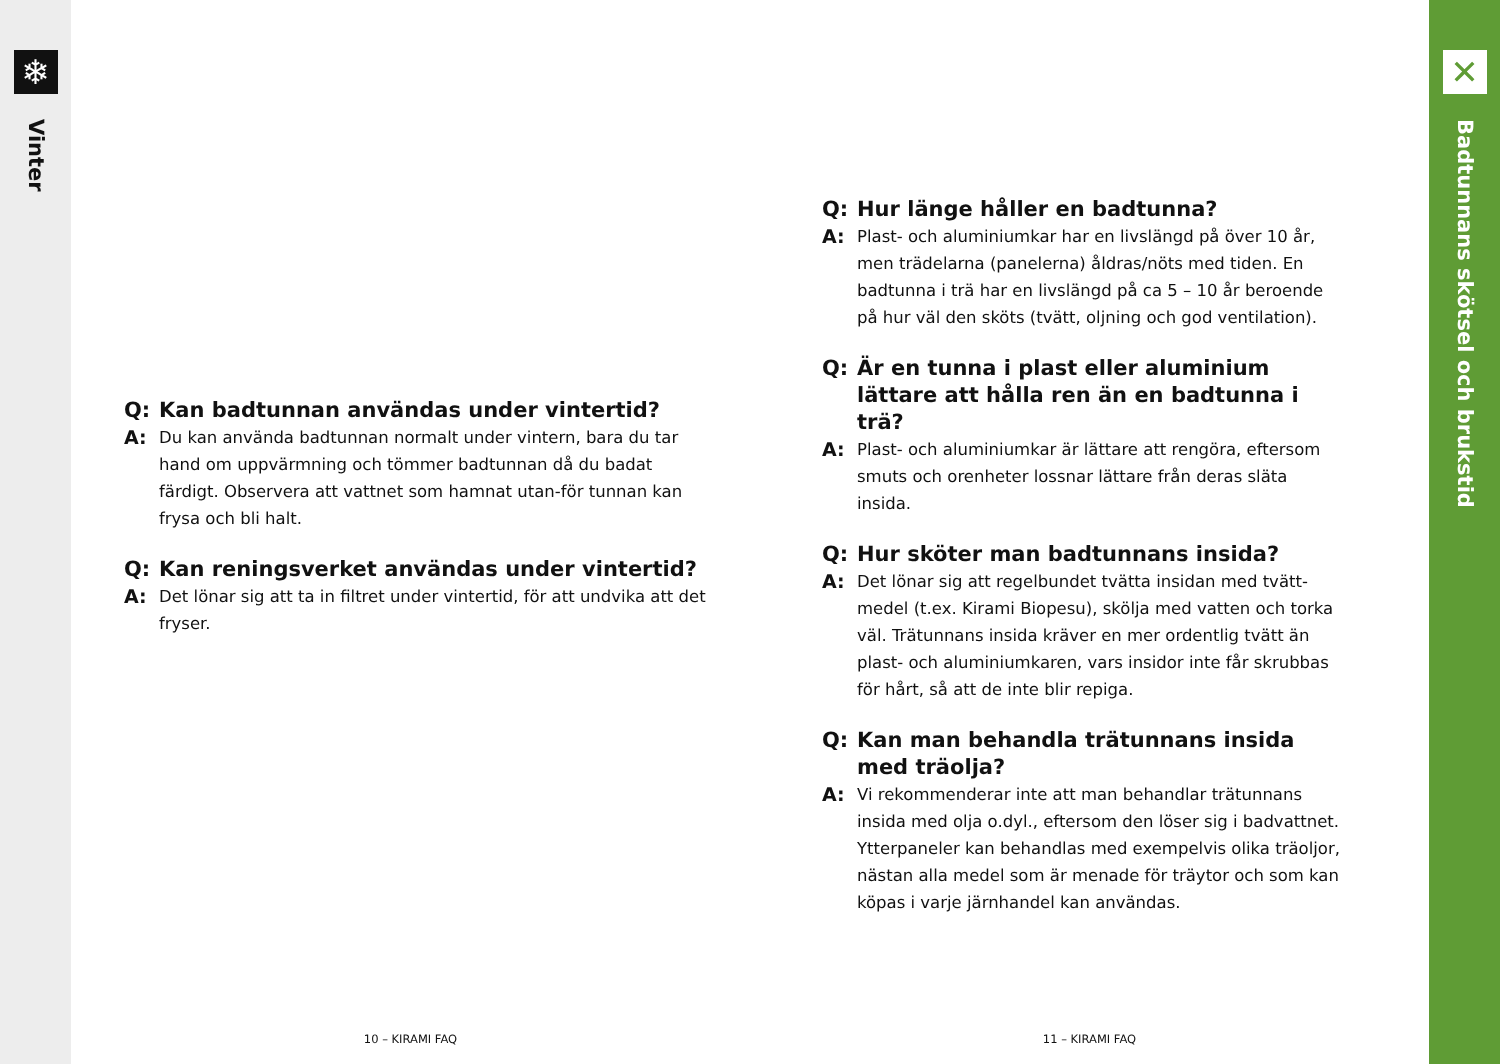❄
Vinter
Q:
Kan badtunnan användas under vintertid?
A:
Du kan använda badtunnan normalt under vintern, bara du tar hand om uppvärmning och tömmer badtunnan då du badat färdigt. Observera att vattnet som hamnat utan-för tunnan kan frysa och bli halt.
Q:
Kan reningsverket användas under vintertid?
A:
Det lönar sig att ta in filtret under vintertid, för att undvika att det fryser.
10 – KIRAMI FAQ
Q:
Hur länge håller en badtunna?
A:
Plast- och aluminiumkar har en livslängd på över 10 år, men trädelarna (panelerna) åldras/nöts med tiden. En badtunna i trä har en livslängd på ca 5 – 10 år beroende på hur väl den sköts (tvätt, oljning och god ventilation).
Q:
Är en tunna i plast eller aluminium lättare att hålla ren än en badtunna i trä?
A:
Plast- och aluminiumkar är lättare att rengöra, eftersom smuts och orenheter lossnar lättare från deras släta insida.
Q:
Hur sköter man badtunnans insida?
A:
Det lönar sig att regelbundet tvätta insidan med tvätt-medel (t.ex. Kirami Biopesu), skölja med vatten och torka väl. Trätunnans insida kräver en mer ordentlig tvätt än plast- och aluminiumkaren, vars insidor inte får skrubbas för hårt, så att de inte blir repiga.
Q:
Kan man behandla trätunnans insida med träolja?
A:
Vi rekommenderar inte att man behandlar trätunnans insida med olja o.dyl., eftersom den löser sig i badvattnet. Ytterpaneler kan behandlas med exempelvis olika träoljor, nästan alla medel som är menade för träytor och som kan köpas i varje järnhandel kan användas.
11 – KIRAMI FAQ
✕
Badtunnans skötsel och brukstid